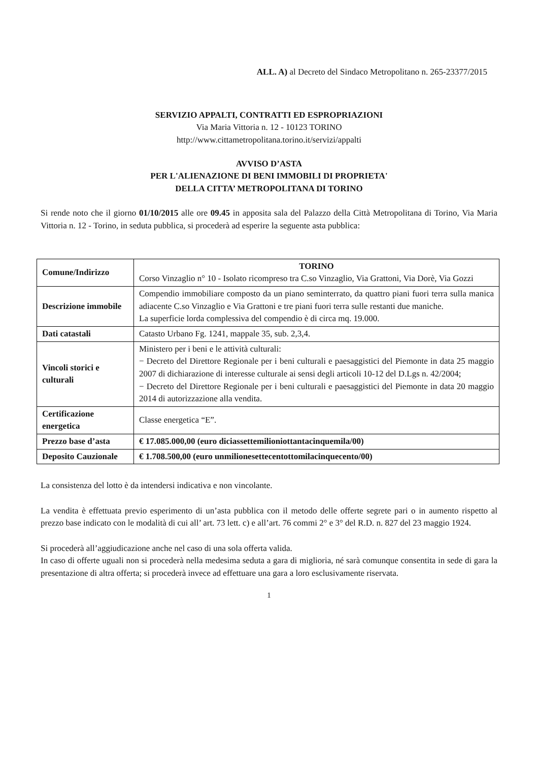ALL. A) al Decreto del Sindaco Metropolitano n. 265-23377/2015
SERVIZIO APPALTI, CONTRATTI ED ESPROPRIAZIONI
Via Maria Vittoria n. 12 - 10123 TORINO
http://www.cittametropolitana.torino.it/servizi/appalti
AVVISO D’ASTA
PER L'ALIENAZIONE DI BENI IMMOBILI DI PROPRIETA'
DELLA CITTA’ METROPOLITANA DI TORINO
Si rende noto che il giorno 01/10/2015 alle ore 09.45 in apposita sala del Palazzo della Città Metropolitana di Torino, Via Maria Vittoria n. 12 - Torino, in seduta pubblica, si procederà ad esperire la seguente asta pubblica:
| Comune/Indirizzo | TORINO Corso Vinzaglio n° 10 - Isolato ricompreso tra C.so Vinzaglio, Via Grattoni, Via Dorè, Via Gozzi |
| Descrizione immobile | Compendio immobiliare composto da un piano seminterrato, da quattro piani fuori terra sulla manica adiacente C.so Vinzaglio e Via Grattoni e tre piani fuori terra sulle restanti due maniche. La superficie lorda complessiva del compendio è di circa mq. 19.000. |
| Dati catastali | Catasto Urbano Fg. 1241, mappale 35, sub. 2,3,4. |
| Vincoli storici e culturali | Ministero per i beni e le attività culturali: − Decreto del Direttore Regionale per i beni culturali e paesaggistici del Piemonte in data 25 maggio 2007 di dichiarazione di interesse culturale ai sensi degli articoli 10-12 del D.Lgs n. 42/2004; − Decreto del Direttore Regionale per i beni culturali e paesaggistici del Piemonte in data 20 maggio 2014 di autorizzazione alla vendita. |
| Certificazione energetica | Classe energetica “E”. |
| Prezzo base d’asta | € 17.085.000,00 (euro diciassettemilioniottantacinquemila/00) |
| Deposito Cauzionale | € 1.708.500,00 (euro unmilionesettecentottomilacinquecento/00) |
La consistenza del lotto è da intendersi indicativa e non vincolante.
La vendita è effettuata previo esperimento di un’asta pubblica con il metodo delle offerte segrete pari o in aumento rispetto al prezzo base indicato con le modalità di cui all’ art. 73 lett. c) e all’art. 76 commi 2° e 3° del R.D. n. 827 del 23 maggio 1924.
Si procederà all’aggiudicazione anche nel caso di una sola offerta valida.
In caso di offerte uguali non si procederà nella medesima seduta a gara di miglioria, né sarà comunque consentita in sede di gara la presentazione di altra offerta; si procederà invece ad effettuare una gara a loro esclusivamente riservata.
1